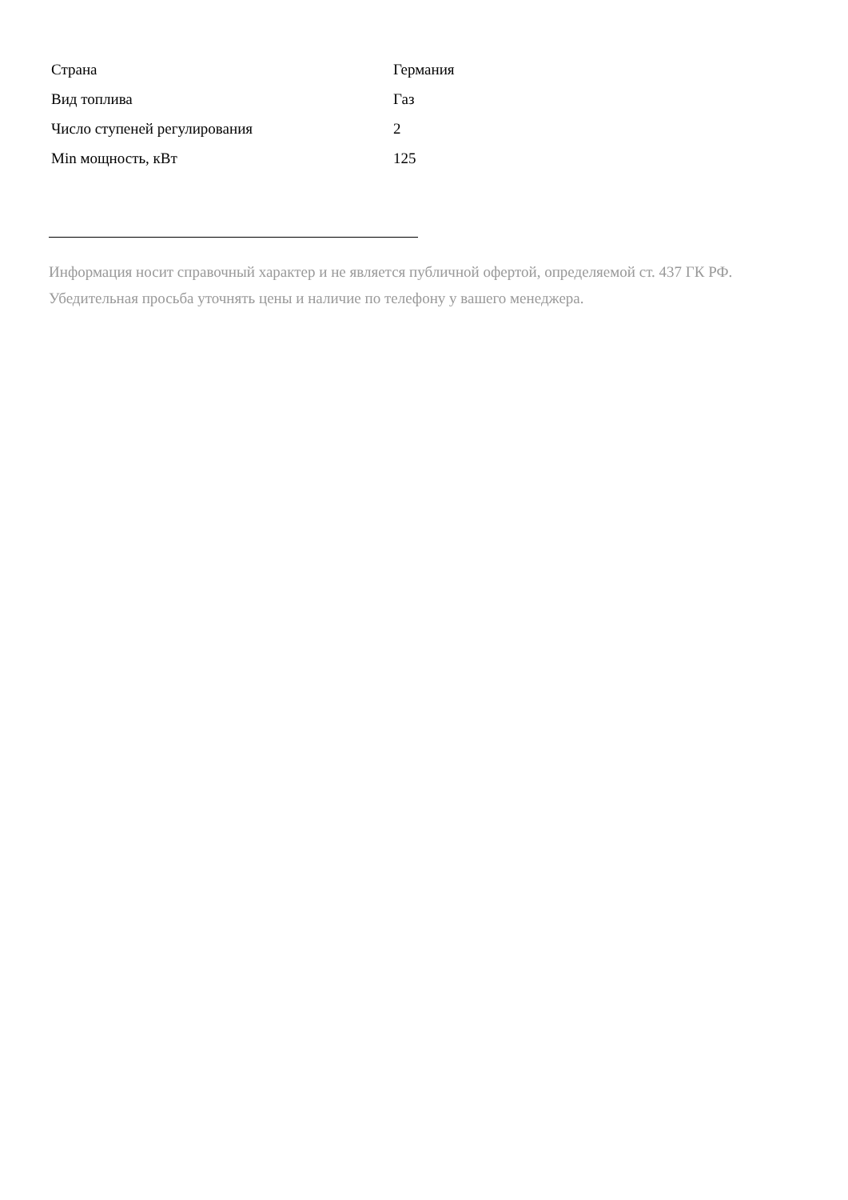| Страна | Германия |
| Вид топлива | Газ |
| Число ступеней регулирования | 2 |
| Min мощность, кВт | 125 |
Информация носит справочный характер и не является публичной офертой, определяемой ст. 437 ГК РФ. Убедительная просьба уточнять цены и наличие по телефону у вашего менеджера.